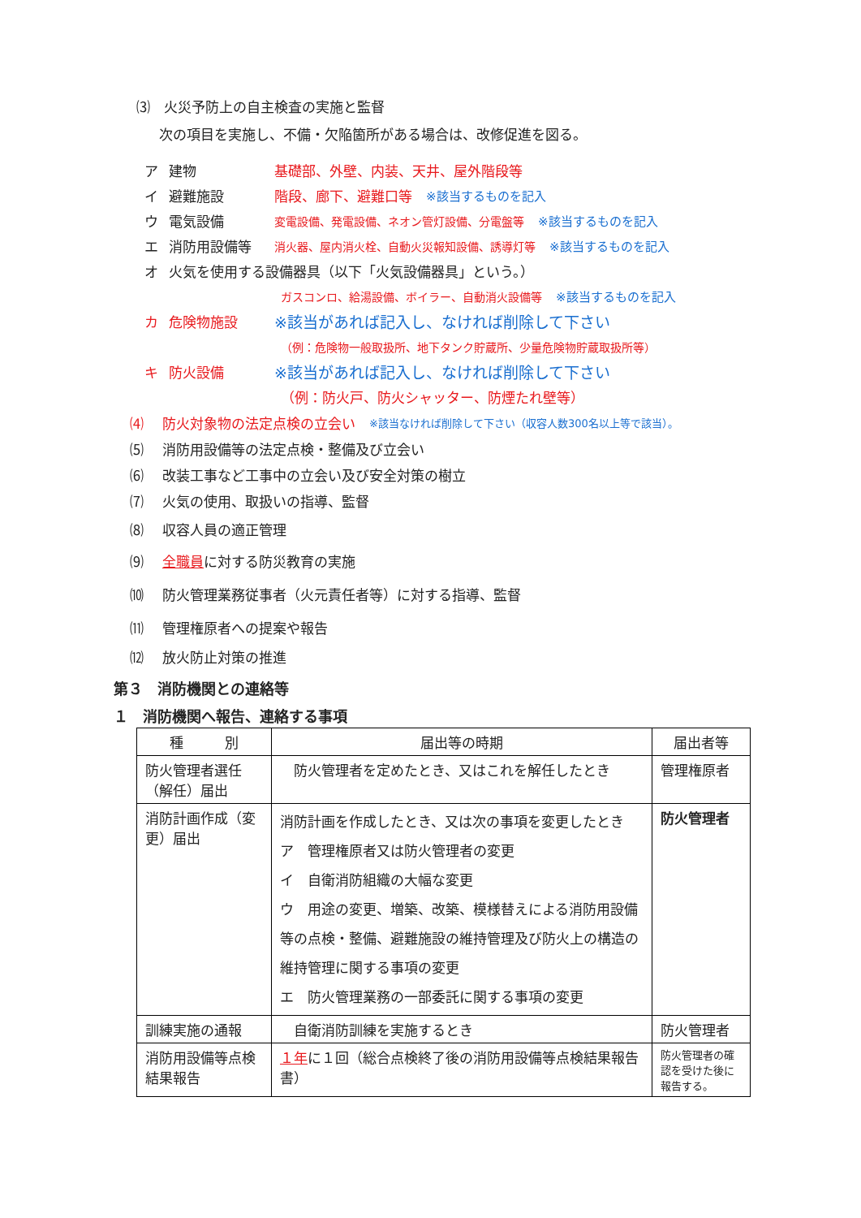⑶　火災予防上の自主検査の実施と監督
次の項目を実施し、不備・欠陥箇所がある場合は、改修促進を図る。
ア 建物 基礎部、外壁、内装、天井、屋外階段等
イ 避難施設 階段、廊下、避難口等　※該当するものを記入
ウ 電気設備 変電設備、発電設備、ネオン管灯設備、分電盤等　※該当するものを記入
エ 消防用設備等 消火器、屋内消火栓、自動火災報知設備、誘導灯等　※該当するものを記入
オ 火気を使用する設備器具（以下「火気設備器具」という。）
ガスコンロ、給湯設備、ボイラー、自動消火設備等　※該当するものを記入
カ 危険物施設 ※該当があれば記入し、なければ削除して下さい
（例：危険物一般取扱所、地下タンク貯蔵所、少量危険物貯蔵取扱所等）
キ 防火設備 ※該当があれば記入し、なければ削除して下さい
（例：防火戸、防火シャッター、防煙たれ壁等）
⑷ 防火対象物の法定点検の立会い　※該当なければ削除して下さい（収容人数300名以上等で該当）。
⑸ 消防用設備等の法定点検・整備及び立会い
⑹ 改装工事など工事中の立会い及び安全対策の樹立
⑺ 火気の使用、取扱いの指導、監督
⑻ 収容人員の適正管理
⑼ 全職員に対する防災教育の実施
⑽ 防火管理業務従事者（火元責任者等）に対する指導、監督
⑾ 管理権原者への提案や報告
⑿ 放火防止対策の推進
第３　消防機関との連絡等
１　消防機関へ報告、連絡する事項
| 種 別 | 届出等の時期 | 届出者等 |
| --- | --- | --- |
| 防火管理者選任（解任）届出 | 防火管理者を定めたとき、又はこれを解任したとき | 管理権原者 |
| 消防計画作成（変更）届出 | 消防計画を作成したとき、又は次の事項を変更したとき ア 管理権原者又は防火管理者の変更 イ 自衛消防組織の大幅な変更 ウ 用途の変更、増築、改築、模様替えによる消防用設備等の点検・整備、避難施設の維持管理及び防火上の構造の維持管理に関する事項の変更 エ 防火管理業務の一部委託に関する事項の変更 | 防火管理者 |
| 訓練実施の通報 | 自衛消防訓練を実施するとき | 防火管理者 |
| 消防用設備等点検結果報告 | １年 に１回（総合点検終了後の消防用設備等点検結果報告書） | 防火管理者の確認を受けた後に報告する。 |